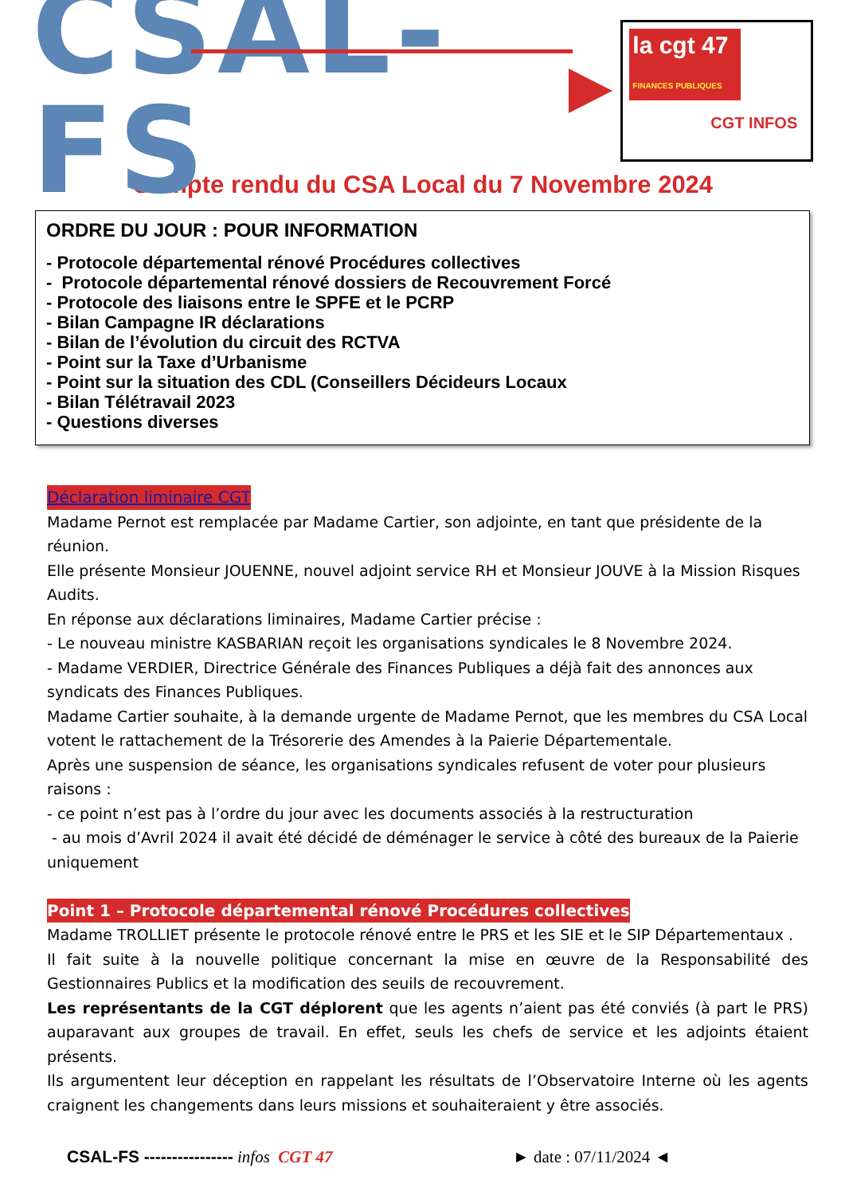CSAL-FS
la cgt 47
FINANCES PUBLIQUES
CGT INFOS
Compte rendu du CSA Local du 7 Novembre 2024
ORDRE DU JOUR : POUR INFORMATION
- Protocole départemental rénové Procédures collectives
- Protocole départemental rénové dossiers de Recouvrement Forcé
- Protocole des liaisons entre le SPFE et le PCRP
- Bilan Campagne IR déclarations
- Bilan de l’évolution du circuit des RCTVA
- Point sur la Taxe d’Urbanisme
- Point sur la situation des CDL (Conseillers Décideurs Locaux
- Bilan Télétravail 2023
- Questions diverses
Déclaration liminaire CGT
Madame Pernot est remplacée par Madame Cartier, son adjointe, en tant que présidente de la réunion.
Elle présente Monsieur JOUENNE, nouvel adjoint service RH et Monsieur JOUVE à la Mission Risques Audits.
En réponse aux déclarations liminaires, Madame Cartier précise :
- Le nouveau ministre KASBARIAN reçoit les organisations syndicales le 8 Novembre 2024.
- Madame VERDIER, Directrice Générale des Finances Publiques a déjà fait des annonces aux syndicats des Finances Publiques.
Madame Cartier souhaite, à la demande urgente de Madame Pernot, que les membres du CSA Local votent le rattachement de la Trésorerie des Amendes à la Paierie Départementale.
Après une suspension de séance, les organisations syndicales refusent de voter pour plusieurs raisons :
- ce point n’est pas à l’ordre du jour avec les documents associés à la restructuration
- au mois d’Avril 2024 il avait été décidé de déménager le service à côté des bureaux de la Paierie uniquement
Point 1 – Protocole départemental rénové Procédures collectives
Madame TROLLIET présente le protocole rénové entre le PRS et les SIE et le SIP Départementaux .
Il fait suite à la nouvelle politique concernant la mise en œuvre de la Responsabilité des Gestionnaires Publics et la modification des seuils de recouvrement.
Les représentants de la CGT déplorent que les agents n’aient pas été conviés (à part le PRS) auparavant aux groupes de travail. En effet, seuls les chefs de service et les adjoints étaient présents.
Ils argumentent leur déception en rappelant les résultats de l’Observatoire Interne où les agents craignent les changements dans leurs missions et souhaiteraient y être associés.
CSAL-FS ---------------- infos CGT 47 ► date : 07/11/2024 ◄